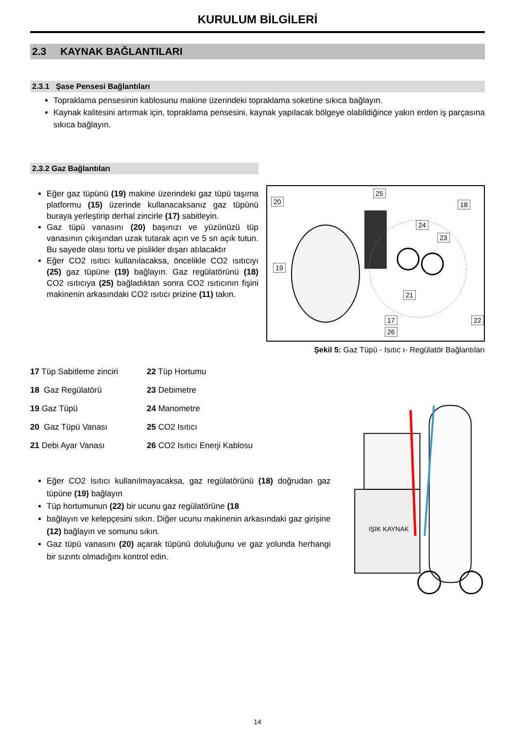KURULUM BİLGİLERİ
2.3 KAYNAK BAĞLANTILARI
2.3.1 Şase Pensesi Bağlantıları
Topraklama pensesinin kablosunu makine üzerindeki topraklama soketine sıkıca bağlayın.
Kaynak kalitesini artırmak için, topraklama pensesini, kaynak yapılacak bölgeye olabildiğince yakın erden iş parçasına sıkıca bağlayın.
2.3.2 Gaz Bağlantıları
Eğer gaz tüpünü (19) makine üzerindeki gaz tüpü taşıma platformu (15) üzerinde kullanacaksanız gaz tüpünü buraya yerleştirip derhal zincirle (17) sabitleyin.
Gaz tüpü vanasını (20) başınızı ve yüzünüzü tüp vanasının çıkışından uzak tutarak açın ve 5 sn açık tutun. Bu sayede olası tortu ve pislikler dışarı atılacaktır
Eğer CO2 ısıtıcı kullanılacaksa, öncelikle CO2 ısıtıcıyı (25) gaz tüpüne (19) bağlayın. Gaz regülatörünü (18) CO2 ısıtıcıya (25) bağladıktan sonra CO2 ısıtıcının fişini makinenin arkasındaki CO2 ısıtıcı prizine (11) takın.
20
25
18
24
23
19
21
17
26
22
Şekil 5: Gaz Tüpü - Isıtıc ı- Regülatör Bağlantıları
17 Tüp Sabitleme zinciri
22 Tüp Hortumu
18 Gaz Regülatörü
23 Debimetre
19 Gaz Tüpü
24 Manometre
20 Gaz Tüpü Vanası
25 CO2 Isıtıcı
21 Debi Ayar Vanası
26 CO2 Isıtıcı Enerji Kablosu
Eğer CO2 Isıtıcı kullanılmayacaksa, gaz regülatörünü (18) doğrudan gaz tüpüne (19) bağlayın
Tüp hortumunun (22) bir ucunu gaz regülatörüne (18
bağlayın ve kelepçesini sıkın. Diğer ucunu makinenin arkasındaki gaz girişine (12) bağlayın ve somunu sıkın.
Gaz tüpü vanasını (20) açarak tüpünü doluluğunu ve gaz yolunda herhangi bir sızıntı olmadığını kontrol edin.
IŞIK KAYNAK
14